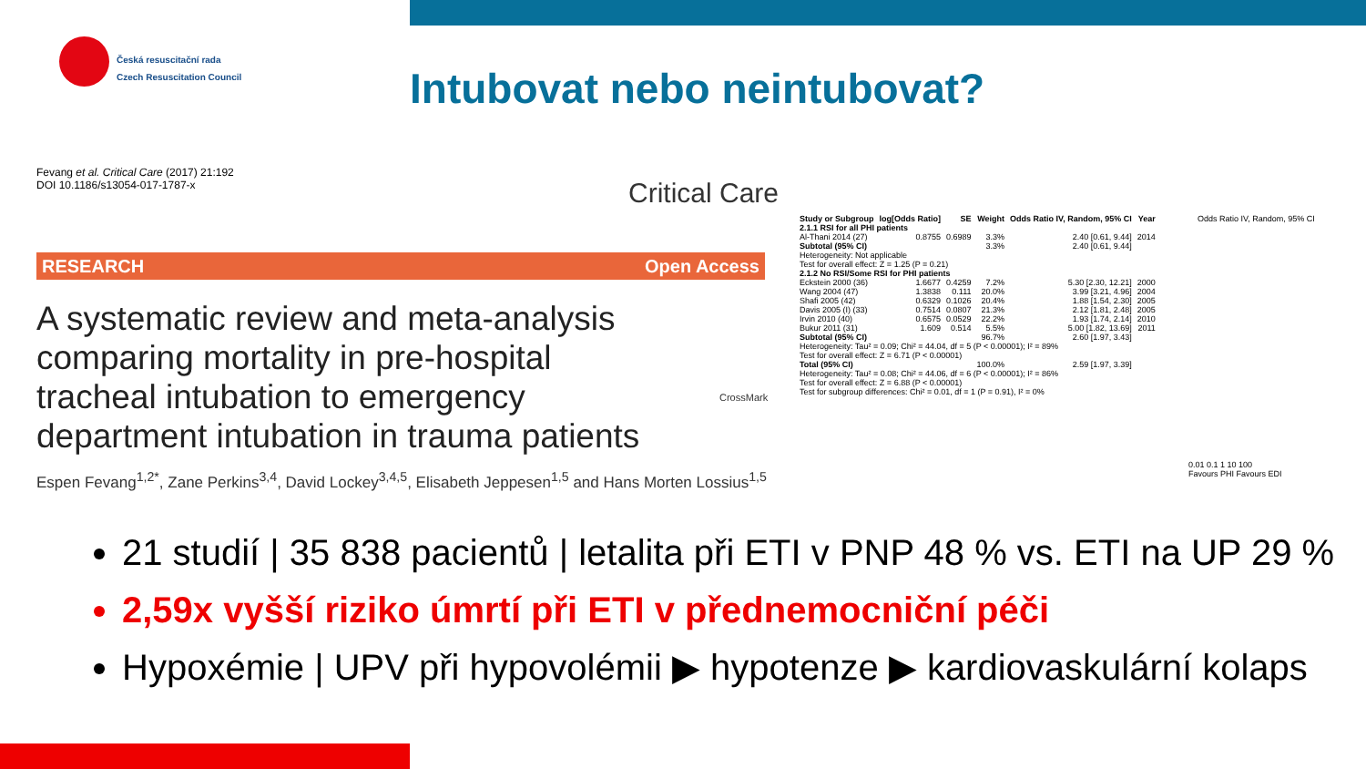Česká resuscitační rada
Czech Resuscitation Council
Intubovat nebo neintubovat?
Fevang et al. Critical Care (2017) 21:192
DOI 10.1186/s13054-017-1787-x
Critical Care
RESEARCH Open Access
A systematic review and meta-analysis comparing mortality in pre-hospital tracheal intubation to emergency department intubation in trauma patients
Espen Fevang<sup>1,2*</sup>, Zane Perkins<sup>3,4</sup>, David Lockey<sup>3,4,5</sup>, Elisabeth Jeppesen<sup>1,5</sup> and Hans Morten Lossius<sup>1,5</sup>
CrossMark
| Study or Subgroup | log[Odds Ratio] | SE | Weight | Odds Ratio IV, Random, 95% CI | Year |
| --- | --- | --- | --- | --- | --- |
| 2.1.1 RSI for all PHI patients | | | | | |
| Al-Thani 2014 (27) | 0.8755 | 0.6989 | 3.3% | 2.40 [0.61, 9.44] | 2014 |
| Subtotal (95% CI) | | | 3.3% | 2.40 [0.61, 9.44] | |
| Heterogeneity: Not applicable Test for overall effect: Z = 1.25 (P = 0.21) | | | | | |
| 2.1.2 No RSI/Some RSI for PHI patients | | | | | |
| Eckstein 2000 (36) | 1.6677 | 0.4259 | 7.2% | 5.30 [2.30, 12.21] | 2000 |
| Wang 2004 (47) | 1.3838 | 0.111 | 20.0% | 3.99 [3.21, 4.96] | 2004 |
| Shafi 2005 (42) | 0.6329 | 0.1026 | 20.4% | 1.88 [1.54, 2.30] | 2005 |
| Davis 2005 (I) (33) | 0.7514 | 0.0807 | 21.3% | 2.12 [1.81, 2.48] | 2005 |
| Irvin 2010 (40) | 0.6575 | 0.0529 | 22.2% | 1.93 [1.74, 2.14] | 2010 |
| Bukur 2011 (31) | 1.609 | 0.514 | 5.5% | 5.00 [1.82, 13.69] | 2011 |
| Subtotal (95% CI) | | | 96.7% | 2.60 [1.97, 3.43] | |
| Heterogeneity: Tau² = 0.09; Chi² = 44.04, df = 5 (P < 0.00001); I² = 89% Test for overall effect: Z = 6.71 (P < 0.00001) | | | | | |
| Total (95% CI) | | | 100.0% | 2.59 [1.97, 3.39] | |
| Heterogeneity: Tau² = 0.08; Chi² = 44.06, df = 6 (P < 0.00001); I² = 86% Test for overall effect: Z = 6.88 (P < 0.00001) Test for subgroup differences: Chi² = 0.01, df = 1 (P = 0.91), I² = 0% | | | | | |
Odds Ratio IV, Random, 95% CI
0.01 0.1 1 10 100
Favours PHI Favours EDI
21 studií | 35 838 pacientů | letalita při ETI v PNP 48 % vs. ETI na UP 29 %
2,59x vyšší riziko úmrtí při ETI v přednemocniční péči
Hypoxémie | UPV při hypovolémii ▶ hypotenze ▶ kardiovaskulární kolaps